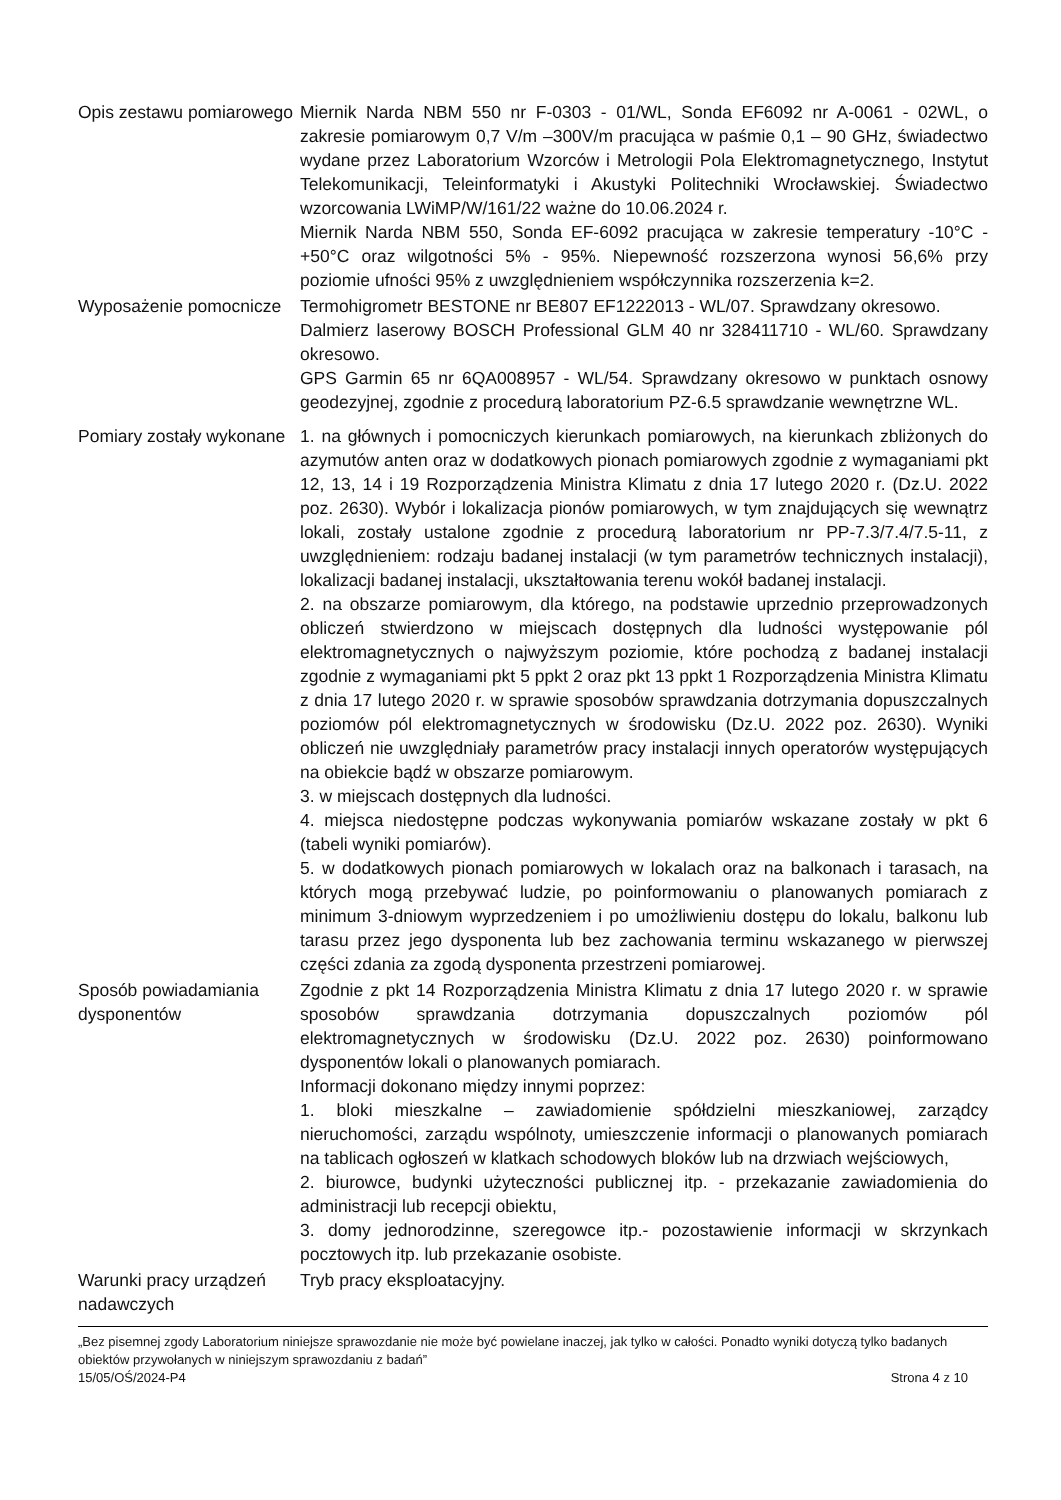| Opis zestawu pomiarowego | Miernik Narda NBM 550 nr F-0303 - 01/WL, Sonda EF6092 nr A-0061 - 02WL, o zakresie pomiarowym 0,7 V/m –300V/m pracująca w paśmie 0,1 – 90 GHz, świadectwo wydane przez Laboratorium Wzorców i Metrologii Pola Elektromagnetycznego, Instytut Telekomunikacji, Teleinformatyki i Akustyki Politechniki Wrocławskiej. Świadectwo wzorcowania LWiMP/W/161/22 ważne do 10.06.2024 r. Miernik Narda NBM 550, Sonda EF-6092 pracująca w zakresie temperatury -10°C - +50°C oraz wilgotności 5% - 95%. Niepewność rozszerzona wynosi 56,6% przy poziomie ufności 95% z uwzględnieniem współczynnika rozszerzenia k=2. |
| Wyposażenie pomocnicze | Termohigrometr BESTONE nr BE807 EF1222013 - WL/07. Sprawdzany okresowo. Dalmierz laserowy BOSCH Professional GLM 40 nr 328411710 - WL/60. Sprawdzany okresowo. GPS Garmin 65 nr 6QA008957 - WL/54. Sprawdzany okresowo w punktach osnowy geodezyjnej, zgodnie z procedurą laboratorium PZ-6.5 sprawdzanie wewnętrzne WL. |
| Pomiary zostały wykonane | 1. na głównych i pomocniczych kierunkach pomiarowych, na kierunkach zbliżonych do azymutów anten oraz w dodatkowych pionach pomiarowych zgodnie z wymaganiami pkt 12, 13, 14 i 19 Rozporządzenia Ministra Klimatu z dnia 17 lutego 2020 r. (Dz.U. 2022 poz. 2630). Wybór i lokalizacja pionów pomiarowych, w tym znajdujących się wewnątrz lokali, zostały ustalone zgodnie z procedurą laboratorium nr PP-7.3/7.4/7.5-11, z uwzględnieniem: rodzaju badanej instalacji (w tym parametrów technicznych instalacji), lokalizacji badanej instalacji, ukształtowania terenu wokół badanej instalacji. 2. na obszarze pomiarowym, dla którego, na podstawie uprzednio przeprowadzonych obliczeń stwierdzono w miejscach dostępnych dla ludności występowanie pól elektromagnetycznych o najwyższym poziomie, które pochodzą z badanej instalacji zgodnie z wymaganiami pkt 5 ppkt 2 oraz pkt 13 ppkt 1 Rozporządzenia Ministra Klimatu z dnia 17 lutego 2020 r. w sprawie sposobów sprawdzania dotrzymania dopuszczalnych poziomów pól elektromagnetycznych w środowisku (Dz.U. 2022 poz. 2630). Wyniki obliczeń nie uwzględniały parametrów pracy instalacji innych operatorów występujących na obiekcie bądź w obszarze pomiarowym. 3. w miejscach dostępnych dla ludności. 4. miejsca niedostępne podczas wykonywania pomiarów wskazane zostały w pkt 6 (tabeli wyniki pomiarów). 5. w dodatkowych pionach pomiarowych w lokalach oraz na balkonach i tarasach, na których mogą przebywać ludzie, po poinformowaniu o planowanych pomiarach z minimum 3-dniowym wyprzedzeniem i po umożliwieniu dostępu do lokalu, balkonu lub tarasu przez jego dysponenta lub bez zachowania terminu wskazanego w pierwszej części zdania za zgodą dysponenta przestrzeni pomiarowej. |
| Sposób powiadamiania dysponentów | Zgodnie z pkt 14 Rozporządzenia Ministra Klimatu z dnia 17 lutego 2020 r. w sprawie sposobów sprawdzania dotrzymania dopuszczalnych poziomów pól elektromagnetycznych w środowisku (Dz.U. 2022 poz. 2630) poinformowano dysponentów lokali o planowanych pomiarach. Informacji dokonano między innymi poprzez: 1. bloki mieszkalne – zawiadomienie spółdzielni mieszkaniowej, zarządcy nieruchomości, zarządu wspólnoty, umieszczenie informacji o planowanych pomiarach na tablicach ogłoszeń w klatkach schodowych bloków lub na drzwiach wejściowych, 2. biurowce, budynki użyteczności publicznej itp. - przekazanie zawiadomienia do administracji lub recepcji obiektu, 3. domy jednorodzinne, szeregowce itp.- pozostawienie informacji w skrzynkach pocztowych itp. lub przekazanie osobiste. |
| Warunki pracy urządzeń nadawczych | Tryb pracy eksploatacyjny. |
„Bez pisemnej zgody Laboratorium niniejsze sprawozdanie nie może być powielane inaczej, jak tylko w całości. Ponadto wyniki dotyczą tylko badanych obiektów przywołanych w niniejszym sprawozdaniu z badań”
15/05/OŚ/2024-P4 Strona 4 z 10